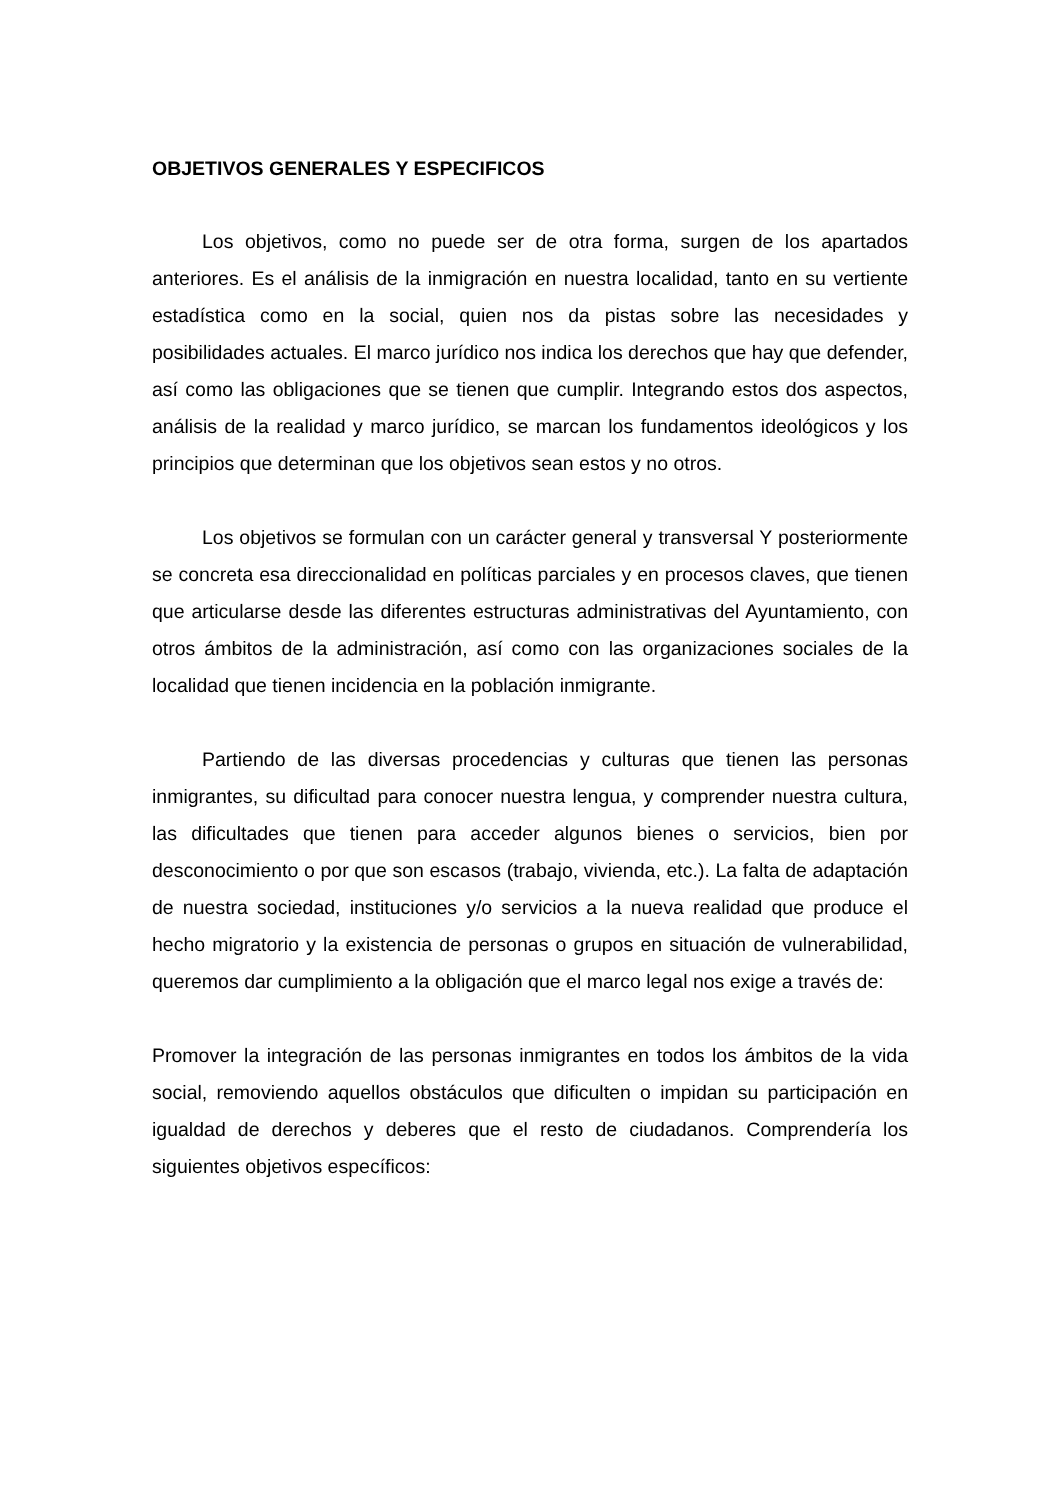OBJETIVOS GENERALES Y ESPECIFICOS
Los objetivos, como no puede ser de otra forma, surgen de los apartados anteriores. Es el análisis de la inmigración en nuestra localidad, tanto en su vertiente estadística como en la social, quien nos da pistas sobre las necesidades y posibilidades actuales. El marco jurídico nos indica los derechos que hay que defender, así como las obligaciones que se tienen que cumplir. Integrando estos dos aspectos, análisis de la realidad y marco jurídico, se marcan los fundamentos ideológicos y los principios que determinan que los objetivos sean estos y no otros.
Los objetivos se formulan con un carácter general y transversal Y posteriormente se concreta esa direccionalidad en políticas parciales y en procesos claves, que tienen que articularse desde las diferentes estructuras administrativas del Ayuntamiento, con otros ámbitos de la administración, así como con las organizaciones sociales de la localidad que tienen incidencia en la población inmigrante.
Partiendo de las diversas procedencias y culturas que tienen las personas inmigrantes, su dificultad para conocer nuestra lengua, y comprender nuestra cultura, las dificultades que tienen para acceder algunos bienes o servicios, bien por desconocimiento o por que son escasos (trabajo, vivienda, etc.). La falta de adaptación de nuestra sociedad, instituciones y/o servicios a la nueva realidad que produce el hecho migratorio y la existencia de personas o grupos en situación de vulnerabilidad, queremos dar cumplimiento a la obligación que el marco legal nos exige a través de:
Promover la integración de las personas inmigrantes en todos los ámbitos de la vida social, removiendo aquellos obstáculos que dificulten o impidan su participación en igualdad de derechos y deberes que el resto de ciudadanos. Comprendería los siguientes objetivos específicos: